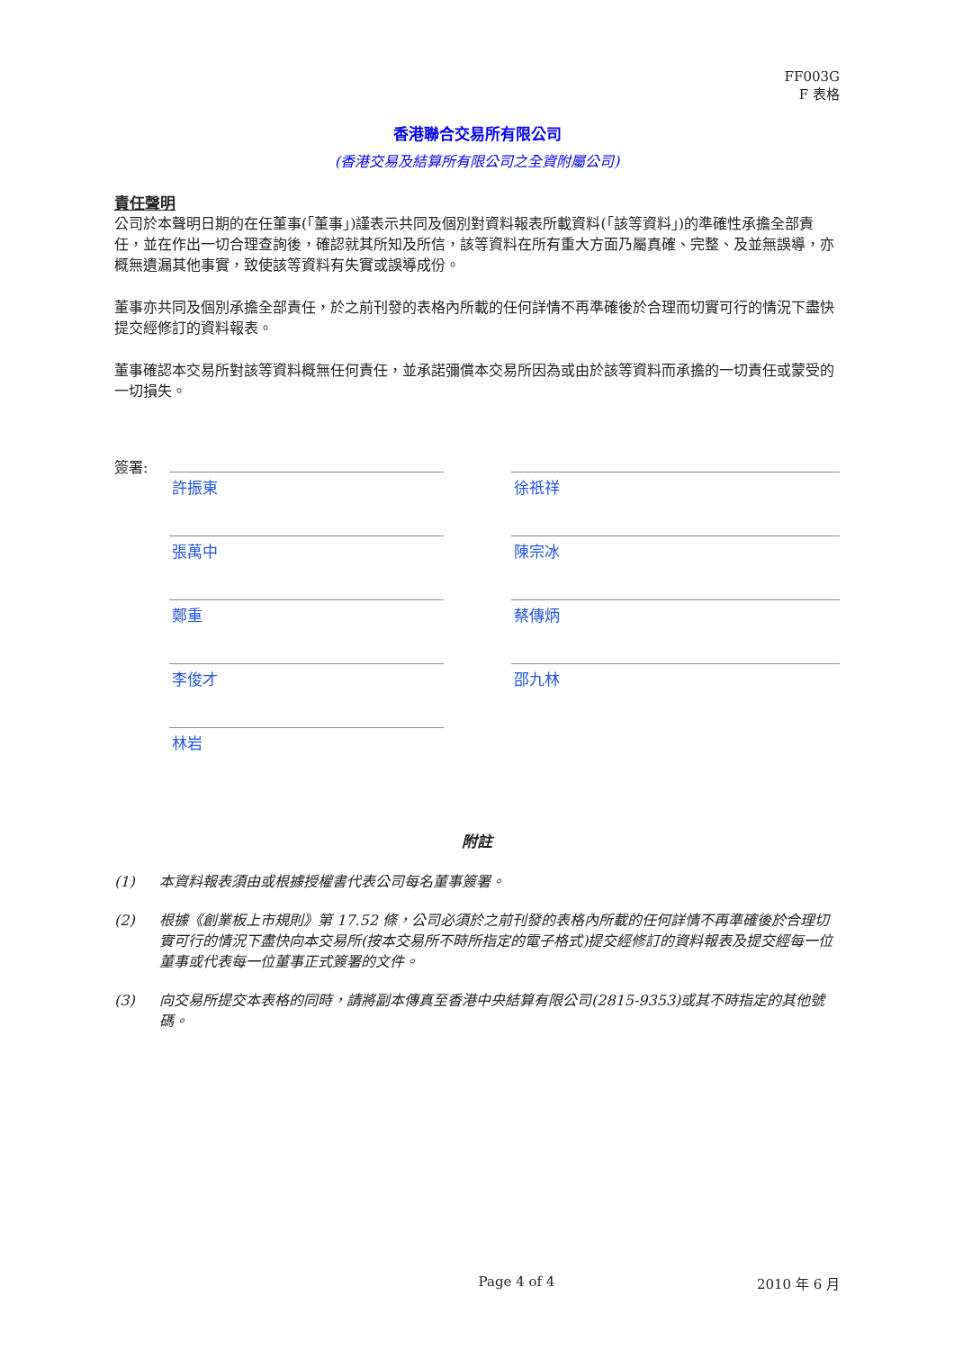FF003G
F 表格
香港聯合交易所有限公司
(香港交易及結算所有限公司之全資附屬公司)
責任聲明
公司於本聲明日期的在任董事(「董事」)謹表示共同及個別對資料報表所載資料(「該等資料」)的準確性承擔全部責任，並在作出一切合理查詢後，確認就其所知及所信，該等資料在所有重大方面乃屬真確、完整、及並無誤導，亦概無遺漏其他事實，致使該等資料有失實或誤導成份。
董事亦共同及個別承擔全部責任，於之前刊發的表格內所載的任何詳情不再準確後於合理而切實可行的情況下盡快提交經修訂的資料報表。
董事確認本交易所對該等資料概無任何責任，並承諾彌償本交易所因為或由於該等資料而承擔的一切責任或蒙受的一切損失。
簽署:
許振東
徐祇祥
張萬中
陳宗冰
鄭重
蔡傳炳
李俊才
邵九林
林岩
附註
(1) 本資料報表須由或根據授權書代表公司每名董事簽署。
(2) 根據《創業板上市規則》第 17.52 條，公司必須於之前刊發的表格內所載的任何詳情不再準確後於合理切實可行的情況下盡快向本交易所(按本交易所不時所指定的電子格式)提交經修訂的資料報表及提交經每一位董事或代表每一位董事正式簽署的文件。
(3) 向交易所提交本表格的同時，請將副本傳真至香港中央結算有限公司(2815-9353)或其不時指定的其他號碼。
Page 4 of 4 2010 年 6 月